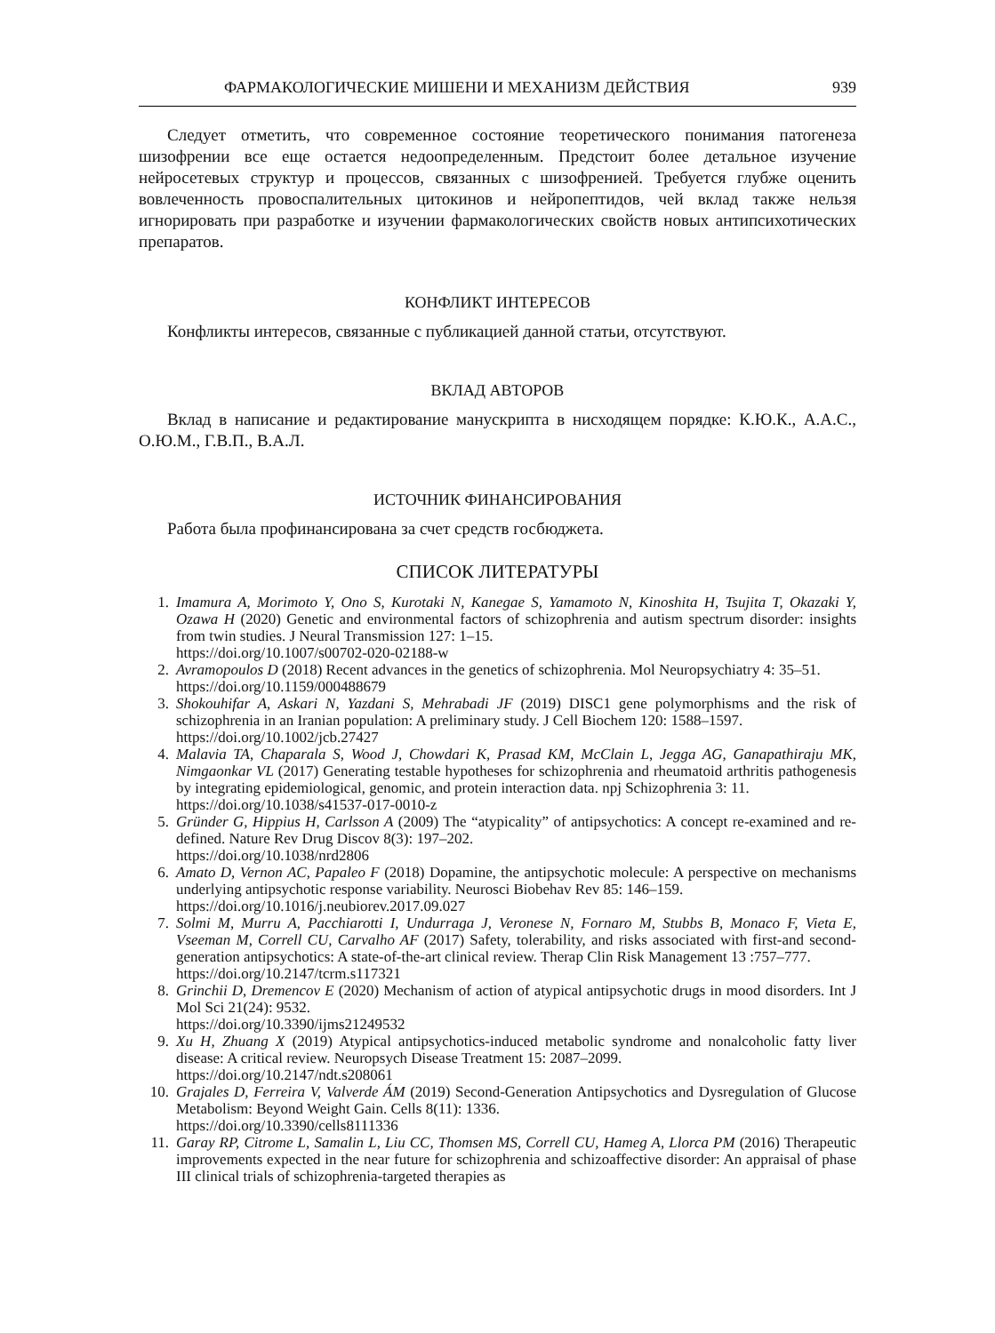ФАРМАКОЛОГИЧЕСКИЕ МИШЕНИ И МЕХАНИЗМ ДЕЙСТВИЯ 939
Следует отметить, что современное состояние теоретического понимания патогенеза шизофрении все еще остается недоопределенным. Предстоит более детальное изучение нейросетевых структур и процессов, связанных с шизофренией. Требуется глубже оценить вовлеченность провоспалительных цитокинов и нейропептидов, чей вклад также нельзя игнорировать при разработке и изучении фармакологических свойств новых антипсихотических препаратов.
КОНФЛИКТ ИНТЕРЕСОВ
Конфликты интересов, связанные с публикацией данной статьи, отсутствуют.
ВКЛАД АВТОРОВ
Вклад в написание и редактирование манускрипта в нисходящем порядке: К.Ю.К., А.А.С., О.Ю.М., Г.В.П., В.А.Л.
ИСТОЧНИК ФИНАНСИРОВАНИЯ
Работа была профинансирована за счет средств госбюджета.
СПИСОК ЛИТЕРАТУРЫ
1. Imamura A, Morimoto Y, Ono S, Kurotaki N, Kanegae S, Yamamoto N, Kinoshita H, Tsujita T, Okazaki Y, Ozawa H (2020) Genetic and environmental factors of schizophrenia and autism spectrum disorder: insights from twin studies. J Neural Transmission 127: 1–15.
https://doi.org/10.1007/s00702-020-02188-w
2. Avramopoulos D (2018) Recent advances in the genetics of schizophrenia. Mol Neuropsychiatry 4: 35–51.
https://doi.org/10.1159/000488679
3. Shokouhifar A, Askari N, Yazdani S, Mehrabadi JF (2019) DISC1 gene polymorphisms and the risk of schizophrenia in an Iranian population: A preliminary study. J Cell Biochem 120: 1588–1597.
https://doi.org/10.1002/jcb.27427
4. Malavia TA, Chaparala S, Wood J, Chowdari K, Prasad KM, McClain L, Jegga AG, Ganapathiraju MK, Nimgaonkar VL (2017) Generating testable hypotheses for schizophrenia and rheumatoid arthritis pathogenesis by integrating epidemiological, genomic, and protein interaction data. npj Schizophrenia 3: 11.
https://doi.org/10.1038/s41537-017-0010-z
5. Gründer G, Hippius H, Carlsson A (2009) The “atypicality” of antipsychotics: A concept re-examined and re-defined. Nature Rev Drug Discov 8(3): 197–202.
https://doi.org/10.1038/nrd2806
6. Amato D, Vernon AC, Papaleo F (2018) Dopamine, the antipsychotic molecule: A perspective on mechanisms underlying antipsychotic response variability. Neurosci Biobehav Rev 85: 146–159.
https://doi.org/10.1016/j.neubiorev.2017.09.027
7. Solmi M, Murru A, Pacchiarotti I, Undurraga J, Veronese N, Fornaro M, Stubbs B, Monaco F, Vieta E, Vseeman M, Correll CU, Carvalho AF (2017) Safety, tolerability, and risks associated with first-and second-generation antipsychotics: A state-of-the-art clinical review. Therap Clin Risk Management 13 :757–777.
https://doi.org/10.2147/tcrm.s117321
8. Grinchii D, Dremencov E (2020) Mechanism of action of atypical antipsychotic drugs in mood disorders. Int J Mol Sci 21(24): 9532.
https://doi.org/10.3390/ijms21249532
9. Xu H, Zhuang X (2019) Atypical antipsychotics-induced metabolic syndrome and nonalcoholic fatty liver disease: A critical review. Neuropsych Disease Treatment 15: 2087–2099.
https://doi.org/10.2147/ndt.s208061
10. Grajales D, Ferreira V, Valverde ÁM (2019) Second-Generation Antipsychotics and Dysregulation of Glucose Metabolism: Beyond Weight Gain. Cells 8(11): 1336.
https://doi.org/10.3390/cells8111336
11. Garay RP, Citrome L, Samalin L, Liu CC, Thomsen MS, Correll CU, Hameg A, Llorca PM (2016) Therapeutic improvements expected in the near future for schizophrenia and schizoaffective disorder: An appraisal of phase III clinical trials of schizophrenia-targeted therapies as